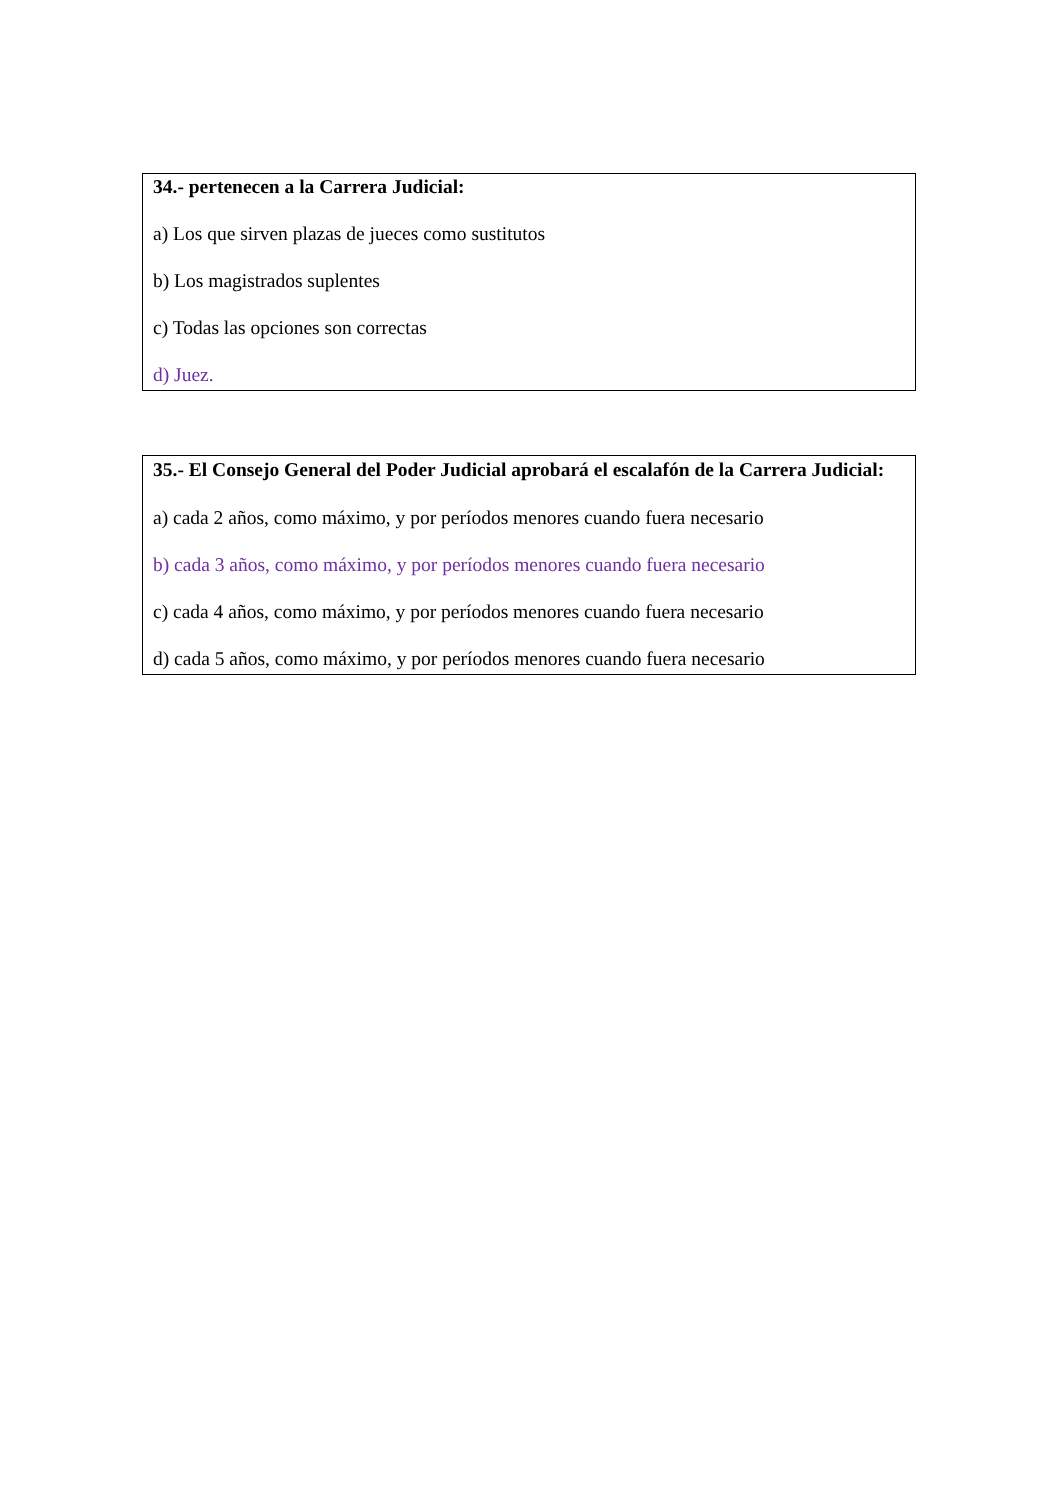34.- pertenecen a la Carrera Judicial:
a) Los que sirven plazas de jueces como sustitutos
b) Los magistrados suplentes
c) Todas las opciones son correctas
d) Juez.
35.- El Consejo General del Poder Judicial aprobará el escalafón de la Carrera Judicial:
a) cada 2 años, como máximo, y por períodos menores cuando fuera necesario
b) cada 3 años, como máximo, y por períodos menores cuando fuera necesario
c) cada 4 años, como máximo, y por períodos menores cuando fuera necesario
d) cada 5 años, como máximo, y por períodos menores cuando fuera necesario